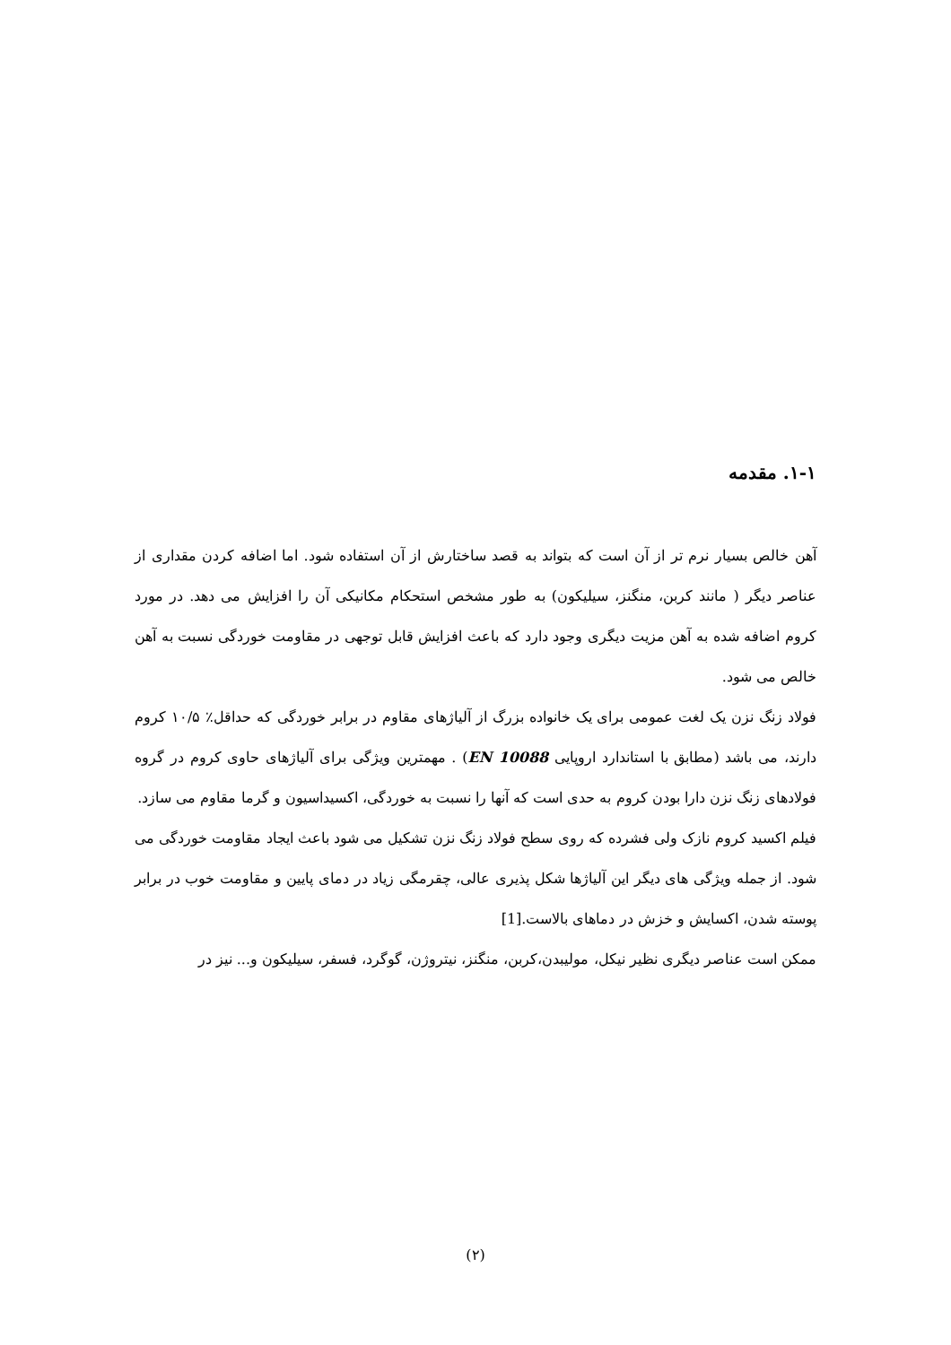۱-۱. مقدمه
آهن خالص بسیار نرم تر از آن است که بتواند به قصد ساختارش از آن استفاده شود. اما اضافه کردن مقداری از عناصر دیگر ( مانند کربن، منگنز، سیلیکون) به طور مشخص استحکام مکانیکی آن را افزایش می دهد. در مورد کروم اضافه شده به آهن مزیت دیگری وجود دارد که باعث افزایش قابل توجهی در مقاومت خوردگی نسبت به آهن خالص می شود.
فولاد زنگ نزن یک لغت عمومی برای یک خانواده بزرگ از آلیاژهای مقاوم در برابر خوردگی که حداقل٪ ۱۰/۵ کروم دارند، می باشد (مطابق با استاندارد اروپایی EN 10088) . مهمترین ویژگی برای آلیاژهای حاوی کروم در گروه فولادهای زنگ نزن دارا بودن کروم به حدی است که آنها را نسبت به خوردگی، اکسیداسیون و گرما مقاوم می سازد.
فیلم اکسید کروم نازک ولی فشرده که روی سطح فولاد زنگ نزن تشکیل می شود باعث ایجاد مقاومت خوردگی می شود. از جمله ویژگی های دیگر این آلیاژها شکل پذیری عالی، چقرمگی زیاد در دمای پایین و مقاومت خوب در برابر پوسته شدن، اکسایش و خزش در دماهای بالاست.[1]
ممکن است عناصر دیگری نظیر نیکل، مولیبدن،کربن، منگنز، نیتروژن، گوگرد، فسفر، سیلیکون و... نیز در
(۲)